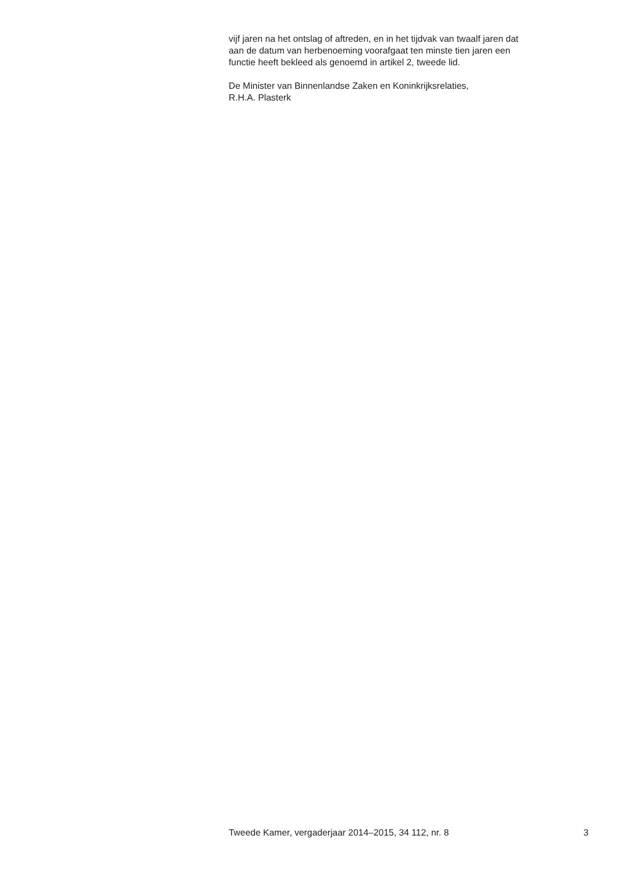vijf jaren na het ontslag of aftreden, en in het tijdvak van twaalf jaren dat
aan de datum van herbenoeming voorafgaat ten minste tien jaren een
functie heeft bekleed als genoemd in artikel 2, tweede lid.
De Minister van Binnenlandse Zaken en Koninkrijksrelaties,
R.H.A. Plasterk
Tweede Kamer, vergaderjaar 2014–2015, 34 112, nr. 8 3